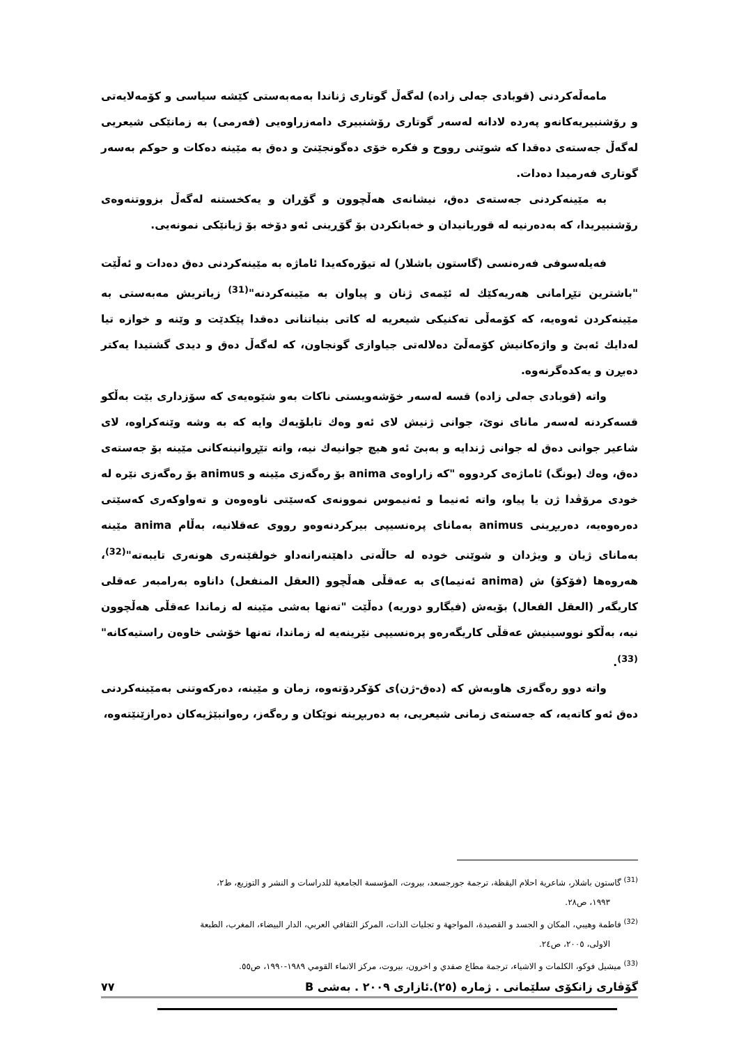مامەڵەکردنی (قوبادی جەلی زادە) لەگەڵ گوتاری ژناندا بەمەبەستی کێشە سیاسی و کۆمەلایەتی و رۆشنبیریەکانەو پەردە لادانە لەسەر گوتاری رۆشنبیری دامەزراوەیی (فەرمی) بە زمانێکی شیعریی لەگەڵ جەستەی دەقدا کە شوێنی رووح و فکرە خۆی دەگونجێنێ و دەق بە مێینە دەکات و حوکم بەسەر گوتاری فەرمیدا دەدات.
بە مێینەکردنی جەستەی دەق، نیشانەی هەڵچوون و گۆڕان و یەکخستنە لەگەڵ بزووتنەوەی رۆشنبیریدا، کە بەدەرنیە لە قوربانیدان و خەباتکردن بۆ گۆڕینی ئەو دۆخە بۆ ژیانێکی نمونەیی.
فەیلەسوفی فەرەنسی (گاستون باشلار) لە تیۆرەکەیدا ئاماژە بە مێینەکردنی دەق دەدات و ئەڵێت "باشترین تێڕامانی هەریەکێك لە ئێمەی ژنان و پیاوان بە مێینەکردنە"<sup>(31)</sup> زیاتریش مەبەستی بە مێینەکردن ئەوەیە، کە کۆمەڵی تەکنیکی شیعریە لە کاتی بنیاتنانی دەقدا پێکدێت و وێنە و خوازە تیا لەدایك ئەبێ و واژەکانیش کۆمەڵێ دەلالەتی جیاوازی گونجاون، کە لەگەڵ دەق و دیدی گشتیدا یەکتر دەبڕن و یەکدەگرنەوە.
واتە (قوبادی جەلی زادە) قسە لەسەر خۆشەویستی ناکات بەو شێوەیەی کە سۆزداری بێت بەڵکو قسەکردنە لەسەر مانای نوێ، جوانی ژنیش لای ئەو وەك تابلۆیەك وایە کە بە وشە وێنەکراوە، لای شاعیر جوانی دەق لە جوانی ژندایە و بەبێ ئەو هیچ جوانیەك نیە، واتە تێڕوانینەکانی مێینە بۆ جەستەی دەق، وەك (یونگ) ئاماژەی کردووە "کە زاراوەی anima بۆ رەگەزی مێینە و animus بۆ رەگەزی نێرە لە خودی مرۆڤدا ژن یا پیاو، واتە ئەنیما و ئەنیموس نموونەی کەسێتی ناوەوەن و تەواوکەری کەسێتی دەرەوەیە، دەربڕینی animus بەمانای پرەنسیپی بیرکردنەوەو رووی عەقلانیە، بەڵام anima مێینە بەمانای ژیان و ویژدان و شوێنی خودە لە حاڵەتی داهێنەرانەداو خولقێنەری هونەری تایبەتە"<sup>(32)</sup>، هەروەها (فۆکۆ) ش (anima ئەنیما)ی بە عەقڵی هەڵچوو (العقل المنفعل) داناوە بەرامبەر عەقلی کاریگەر (العقل الفعال) بۆیەش (فیگارو دوریە) دەڵێت "تەنها بەشی مێینە لە زماندا عەقڵی هەڵچوون نیە، بەڵکو نووسینیش عەقڵی کاریگەرەو پرەنسیپی نێرینەیە لە زماندا، تەنها خۆشی خاوەن راستیەکانە"<sup>(33)</sup>.
واتە دوو رەگەزی هاوبەش کە (دەق-ژن)ی کۆکردۆتەوە، زمان و مێینە، دەرکەوتنی بەمێینەکردنی دەق ئەو کاتەیە، کە جەستەی زمانی شیعریی، بە دەربڕینە نوێکان و رەگەز، رەوانبێژیەکان دەرازێنێتەوە،
<sup>(31)</sup> گاستون باشلار، شاعرية احلام اليقظة، ترجمة جورجسعد، بيروت، المؤسسة الجامعية للدراسات و النشر و التوزيع، ط٢،
١٩٩٣، ص٢٨.
<sup>(32)</sup> فاطمة وهيبي، المكان و الجسد و القصيدة، المواجهة و تجليات الذات، المركز الثقافي العربي، الدار البيضاء، المغرب، الطبعة
الاولى، ٢٠٠٥، ص٢٤.
<sup>(33)</sup> ميشيل فوكو، الكلمات و الاشياء، ترجمة مطاع صفدي و اخرون، بيروت، مركز الانماء القومي ١٩٨٩-١٩٩٠، ص٥٥.
گۆڤاری زانکۆی سلێمانی . ژمارە (٢٥).ئازاری ٢٠٠٩ . بەشی B ٧٧